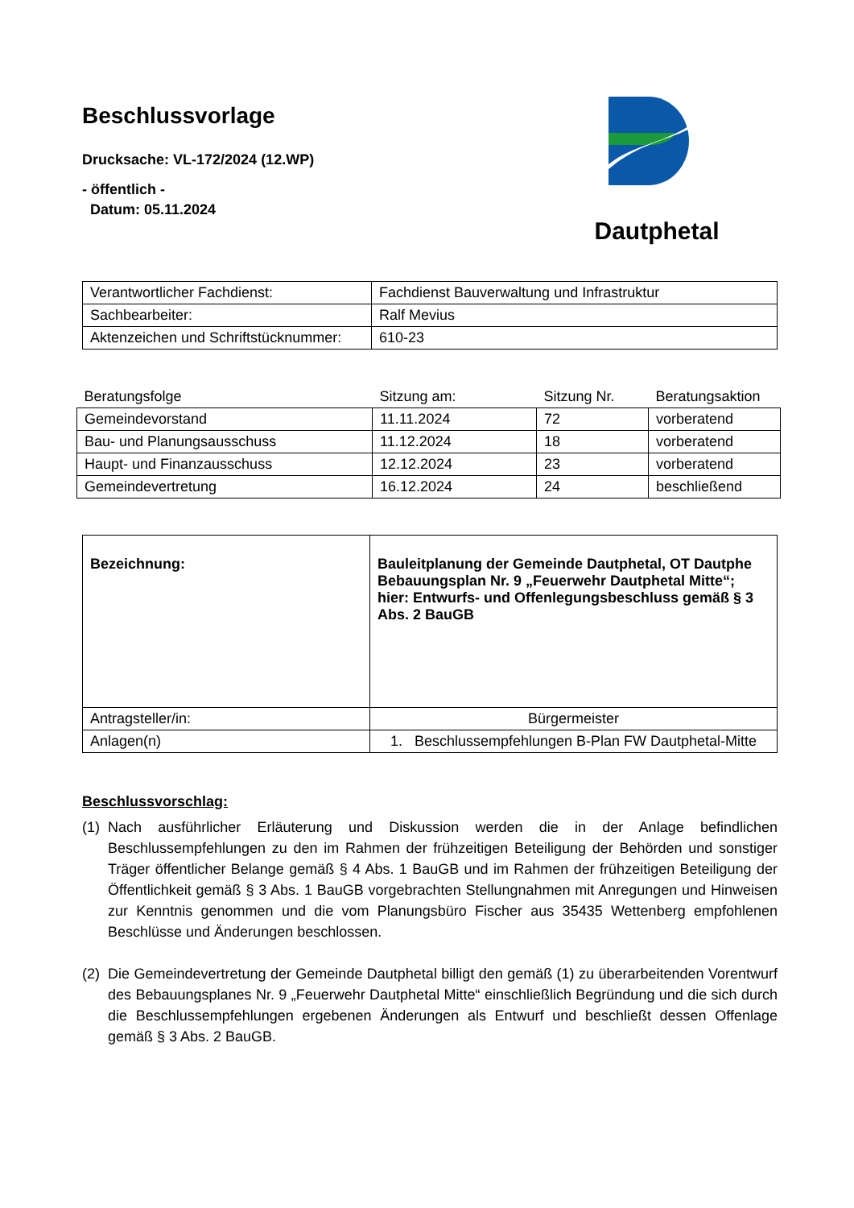Beschlussvorlage
Drucksache: VL-172/2024 (12.WP)
- öffentlich -
Datum: 05.11.2024
Dautphetal
| Verantwortlicher Fachdienst: | Fachdienst Bauverwaltung und Infrastruktur |
| Sachbearbeiter: | Ralf Mevius |
| Aktenzeichen und Schriftstücknummer: | 610-23 |
| Beratungsfolge | Sitzung am: | Sitzung Nr. | Beratungsaktion |
| --- | --- | --- | --- |
| Gemeindevorstand | 11.11.2024 | 72 | vorberatend |
| Bau- und Planungsausschuss | 11.12.2024 | 18 | vorberatend |
| Haupt- und Finanzausschuss | 12.12.2024 | 23 | vorberatend |
| Gemeindevertretung | 16.12.2024 | 24 | beschließend |
| Bezeichnung: | Bauleitplanung der Gemeinde Dautphetal, OT Dautphe Bebauungsplan Nr. 9 „Feuerwehr Dautphetal Mitte“; hier: Entwurfs- und Offenlegungsbeschluss gemäß § 3 Abs. 2 BauGB |
| Antragsteller/in: | Bürgermeister |
| Anlagen(n) | 1. Beschlussempfehlungen B-Plan FW Dautphetal-Mitte |
Beschlussvorschlag:
(1) Nach ausführlicher Erläuterung und Diskussion werden die in der Anlage befindlichen Beschlussempfehlungen zu den im Rahmen der frühzeitigen Beteiligung der Behörden und sonstiger Träger öffentlicher Belange gemäß § 4 Abs. 1 BauGB und im Rahmen der frühzeitigen Beteiligung der Öffentlichkeit gemäß § 3 Abs. 1 BauGB vorgebrachten Stellungnahmen mit Anregungen und Hinweisen zur Kenntnis genommen und die vom Planungsbüro Fischer aus 35435 Wettenberg empfohlenen Beschlüsse und Änderungen beschlossen.
(2) Die Gemeindevertretung der Gemeinde Dautphetal billigt den gemäß (1) zu überarbeitenden Vorentwurf des Bebauungsplanes Nr. 9 „Feuerwehr Dautphetal Mitte“ einschließlich Begründung und die sich durch die Beschlussempfehlungen ergebenen Änderungen als Entwurf und beschließt dessen Offenlage gemäß § 3 Abs. 2 BauGB.